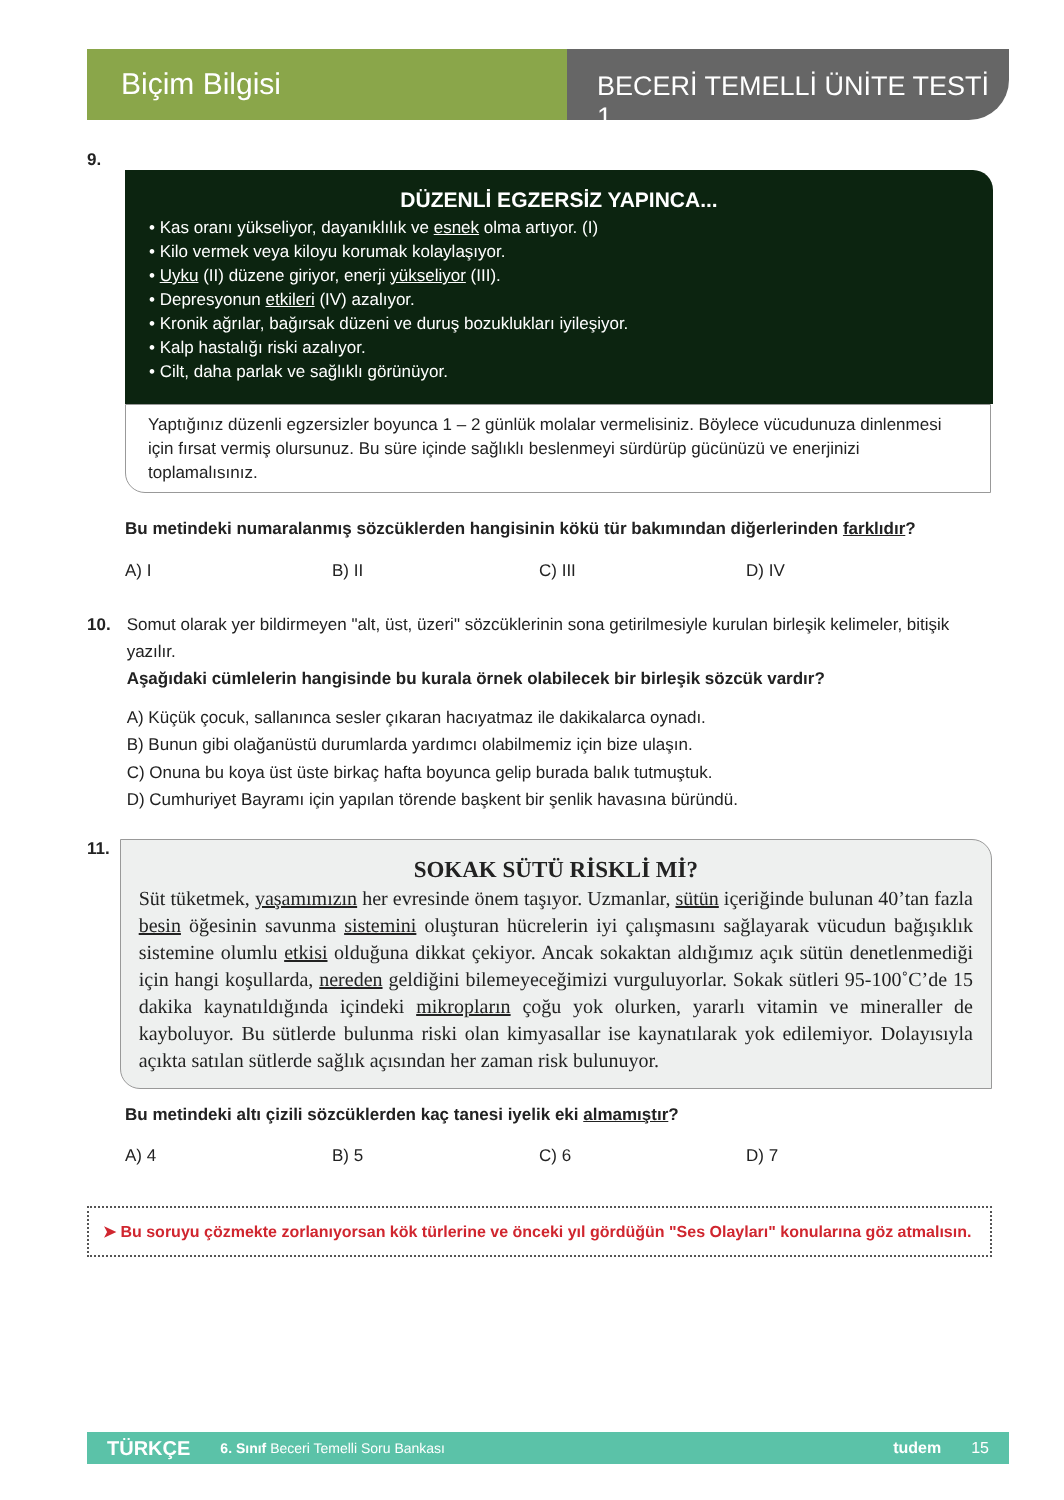Biçim Bilgisi
BECERİ TEMELLİ ÜNİTE TESTİ 1
9.
DÜZENLİ EGZERSİZ YAPINCA...
• Kas oranı yükseliyor, dayanıklılık ve esnek olma artıyor. (I)
• Kilo vermek veya kiloyu korumak kolaylaşıyor.
• Uyku (II) düzene giriyor, enerji yükseliyor (III).
• Depresyonun etkileri (IV) azalıyor.
• Kronik ağrılar, bağırsak düzeni ve duruş bozuklukları iyileşiyor.
• Kalp hastalığı riski azalıyor.
• Cilt, daha parlak ve sağlıklı görünüyor.
Yaptığınız düzenli egzersizler boyunca 1 – 2 günlük molalar vermelisiniz. Böylece vücudunuza dinlenmesi için fırsat vermiş olursunuz. Bu süre içinde sağlıklı beslenmeyi sürdürüp gücünüzü ve enerjinizi toplamalısınız.
Bu metindeki numaralanmış sözcüklerden hangisinin kökü tür bakımından diğerlerinden farklıdır?
A) I B) II C) III D) IV
10.
Somut olarak yer bildirmeyen "alt, üst, üzeri" sözcüklerinin sona getirilmesiyle kurulan birleşik kelimeler, bitişik yazılır.
Aşağıdaki cümlelerin hangisinde bu kurala örnek olabilecek bir birleşik sözcük vardır?
A) Küçük çocuk, sallanınca sesler çıkaran hacıyatmaz ile dakikalarca oynadı.
B) Bunun gibi olağanüstü durumlarda yardımcı olabilmemiz için bize ulaşın.
C) Onuna bu koya üst üste birkaç hafta boyunca gelip burada balık tutmuştuk.
D) Cumhuriyet Bayramı için yapılan törende başkent bir şenlik havasına büründü.
11.
SOKAK SÜTÜ RİSKLİ Mİ?
Süt tüketmek, yaşamımızın her evresinde önem taşıyor. Uzmanlar, sütün içeriğinde bulunan 40’tan fazla besin öğesinin savunma sistemini oluşturan hücrelerin iyi çalışmasını sağlayarak vücudun bağışıklık sistemine olumlu etkisi olduğuna dikkat çekiyor. Ancak sokaktan aldığımız açık sütün denetlenmediği için hangi koşullarda, nereden geldiğini bilemeyeceğimizi vurguluyorlar. Sokak sütleri 95-100˚C’de 15 dakika kaynatıldığında içindeki mikropların çoğu yok olurken, yararlı vitamin ve mineraller de kayboluyor. Bu sütlerde bulunma riski olan kimyasallar ise kaynatılarak yok edilemiyor. Dolayısıyla açıkta satılan sütlerde sağlık açısından her zaman risk bulunuyor.
Bu metindeki altı çizili sözcüklerden kaç tanesi iyelik eki almamıştır?
A) 4 B) 5 C) 6 D) 7
➤ Bu soruyu çözmekte zorlanıyorsan kök türlerine ve önceki yıl gördüğün "Ses Olayları" konularına göz atmalısın.
TÜRKÇE 6. Sınıf Beceri Temelli Soru Bankası tudem 15